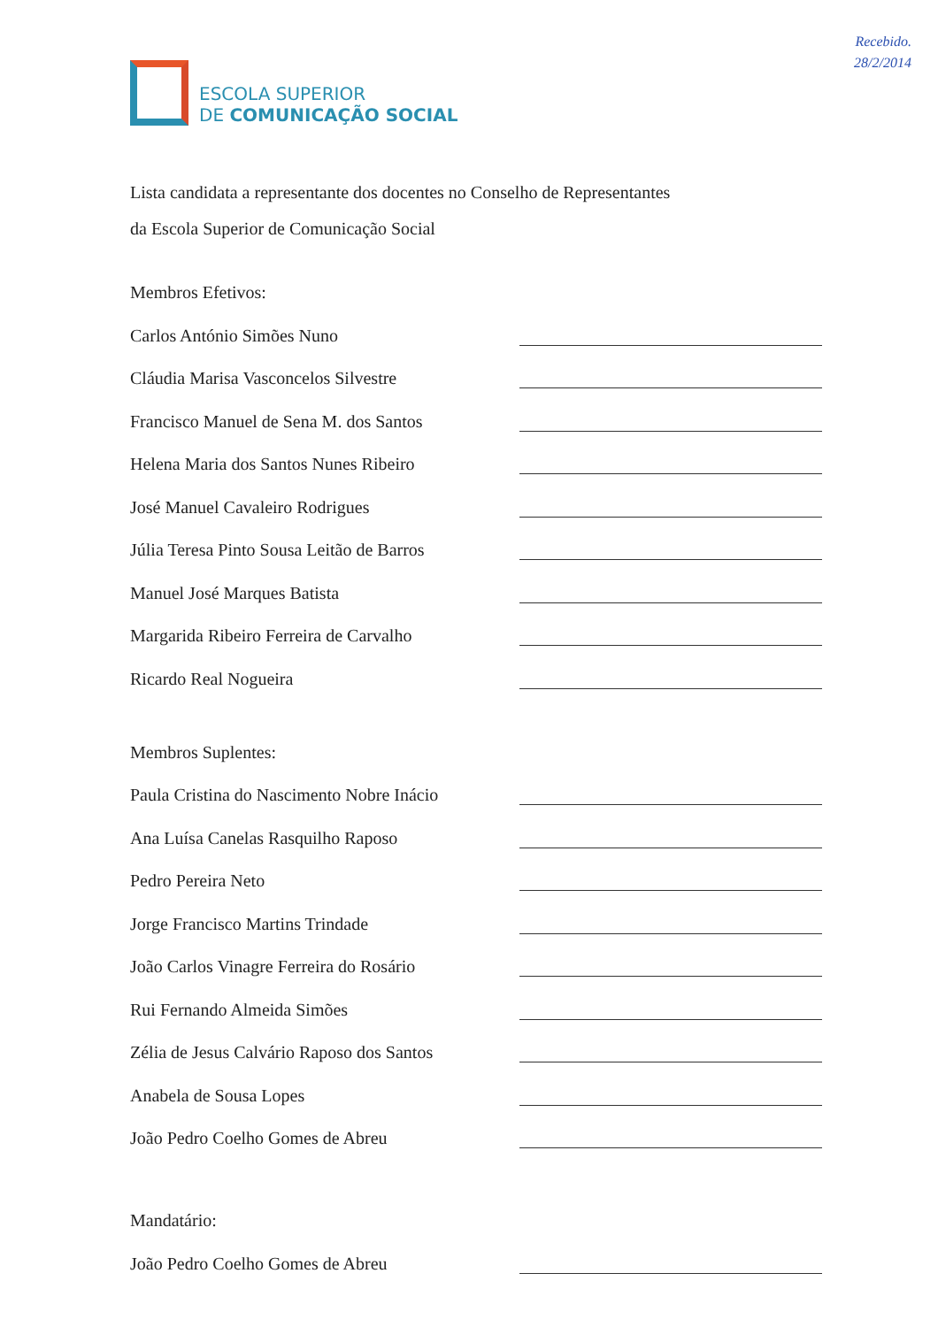Recebido.
28/2/2014
ESCOLA SUPERIOR
DE COMUNICAÇÃO SOCIAL
Lista candidata a representante dos docentes no Conselho de Representantes
da Escola Superior de Comunicação Social
Membros Efetivos:
Carlos António Simões Nuno
Cláudia Marisa Vasconcelos Silvestre
Francisco Manuel de Sena M. dos Santos
Helena Maria dos Santos Nunes Ribeiro
José Manuel Cavaleiro Rodrigues
Júlia Teresa Pinto Sousa Leitão de Barros
Manuel José Marques Batista
Margarida Ribeiro Ferreira de Carvalho
Ricardo Real Nogueira
Membros Suplentes:
Paula Cristina do Nascimento Nobre Inácio
Ana Luísa Canelas Rasquilho Raposo
Pedro Pereira Neto
Jorge Francisco Martins Trindade
João Carlos Vinagre Ferreira do Rosário
Rui Fernando Almeida Simões
Zélia de Jesus Calvário Raposo dos Santos
Anabela de Sousa Lopes
João Pedro Coelho Gomes de Abreu
Mandatário:
João Pedro Coelho Gomes de Abreu